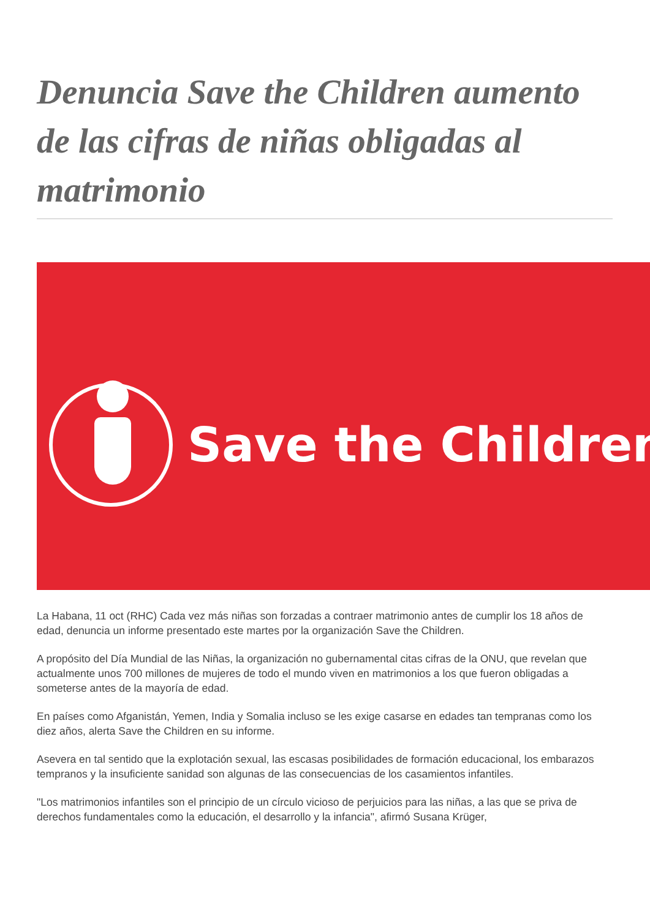Denuncia Save the Children aumento de las cifras de niñas obligadas al matrimonio
Save the Children
La Habana, 11 oct (RHC) Cada vez más niñas son forzadas a contraer matrimonio antes de cumplir los 18 años de edad, denuncia un informe presentado este martes por la organización Save the Children.
A propósito del Día Mundial de las Niñas, la organización no gubernamental citas cifras de la ONU, que revelan que actualmente unos 700 millones de mujeres de todo el mundo viven en matrimonios a los que fueron obligadas a someterse antes de la mayoría de edad.
En países como Afganistán, Yemen, India y Somalia incluso se les exige casarse en edades tan tempranas como los diez años, alerta Save the Children en su informe.
Asevera en tal sentido que la explotación sexual, las escasas posibilidades de formación educacional, los embarazos tempranos y la insuficiente sanidad son algunas de las consecuencias de los casamientos infantiles.
"Los matrimonios infantiles son el principio de un círculo vicioso de perjuicios para las niñas, a las que se priva de derechos fundamentales como la educación, el desarrollo y la infancia", afirmó Susana Krüger,